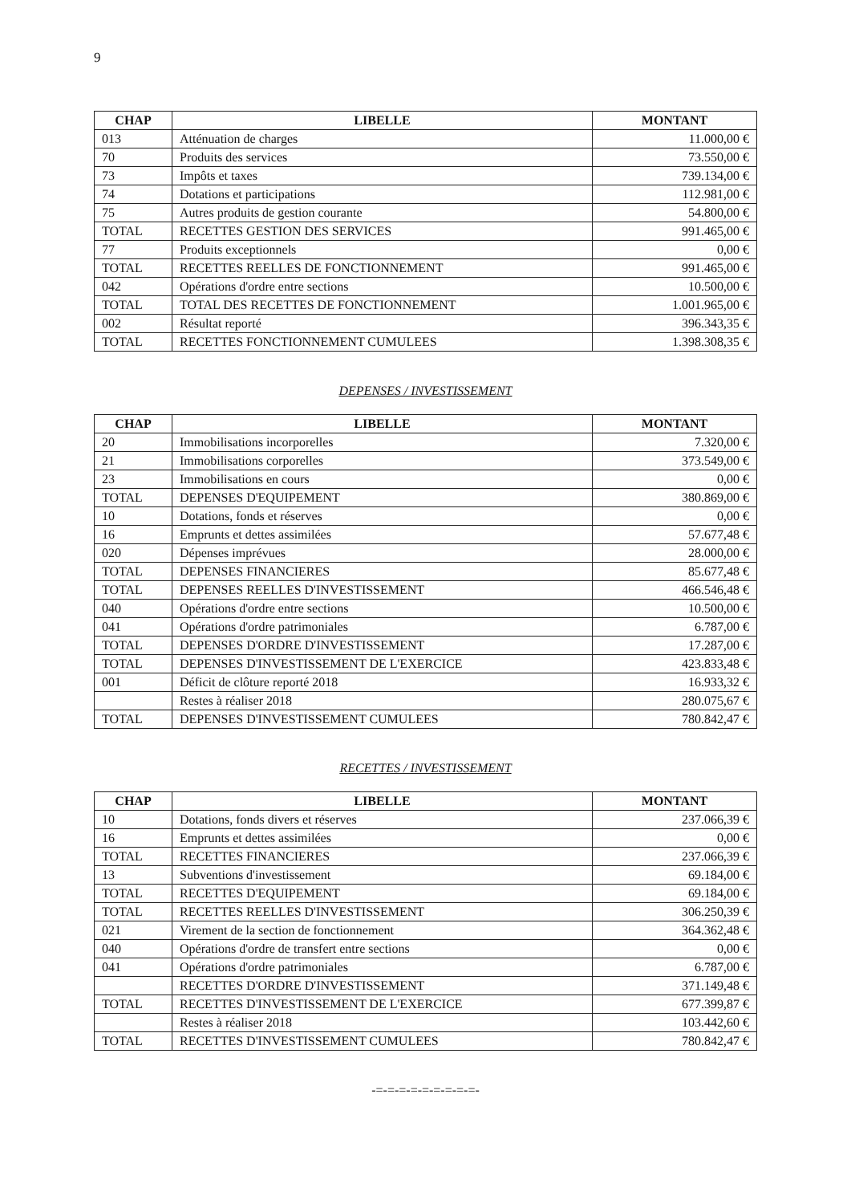9
| CHAP | LIBELLE | MONTANT |
| --- | --- | --- |
| 013 | Atténuation de charges | 11.000,00 € |
| 70 | Produits des services | 73.550,00 € |
| 73 | Impôts et taxes | 739.134,00 € |
| 74 | Dotations et participations | 112.981,00 € |
| 75 | Autres produits de gestion courante | 54.800,00 € |
| TOTAL | RECETTES GESTION DES SERVICES | 991.465,00 € |
| 77 | Produits exceptionnels | 0,00 € |
| TOTAL | RECETTES REELLES DE FONCTIONNEMENT | 991.465,00 € |
| 042 | Opérations d'ordre entre sections | 10.500,00 € |
| TOTAL | TOTAL DES RECETTES DE FONCTIONNEMENT | 1.001.965,00 € |
| 002 | Résultat reporté | 396.343,35 € |
| TOTAL | RECETTES FONCTIONNEMENT CUMULEES | 1.398.308,35 € |
DEPENSES / INVESTISSEMENT
| CHAP | LIBELLE | MONTANT |
| --- | --- | --- |
| 20 | Immobilisations incorporelles | 7.320,00 € |
| 21 | Immobilisations corporelles | 373.549,00 € |
| 23 | Immobilisations en cours | 0,00 € |
| TOTAL | DEPENSES D'EQUIPEMENT | 380.869,00 € |
| 10 | Dotations, fonds et réserves | 0,00 € |
| 16 | Emprunts et dettes assimilées | 57.677,48 € |
| 020 | Dépenses imprévues | 28.000,00 € |
| TOTAL | DEPENSES FINANCIERES | 85.677,48 € |
| TOTAL | DEPENSES REELLES D'INVESTISSEMENT | 466.546,48 € |
| 040 | Opérations d'ordre entre sections | 10.500,00 € |
| 041 | Opérations d'ordre patrimoniales | 6.787,00 € |
| TOTAL | DEPENSES D'ORDRE D'INVESTISSEMENT | 17.287,00 € |
| TOTAL | DEPENSES D'INVESTISSEMENT DE L'EXERCICE | 423.833,48 € |
| 001 | Déficit de clôture reporté 2018 | 16.933,32 € |
| | Restes à réaliser 2018 | 280.075,67 € |
| TOTAL | DEPENSES D'INVESTISSEMENT CUMULEES | 780.842,47 € |
RECETTES / INVESTISSEMENT
| CHAP | LIBELLE | MONTANT |
| --- | --- | --- |
| 10 | Dotations, fonds divers et réserves | 237.066,39 € |
| 16 | Emprunts et dettes assimilées | 0,00 € |
| TOTAL | RECETTES FINANCIERES | 237.066,39 € |
| 13 | Subventions d'investissement | 69.184,00 € |
| TOTAL | RECETTES D'EQUIPEMENT | 69.184,00 € |
| TOTAL | RECETTES REELLES D'INVESTISSEMENT | 306.250,39 € |
| 021 | Virement de la section de fonctionnement | 364.362,48 € |
| 040 | Opérations d'ordre de transfert entre sections | 0,00 € |
| 041 | Opérations d'ordre patrimoniales | 6.787,00 € |
| | RECETTES D'ORDRE D'INVESTISSEMENT | 371.149,48 € |
| TOTAL | RECETTES D'INVESTISSEMENT DE L'EXERCICE | 677.399,87 € |
| | Restes à réaliser 2018 | 103.442,60 € |
| TOTAL | RECETTES D'INVESTISSEMENT CUMULEES | 780.842,47 € |
-=-=-=-=-=-=-=-=-=-